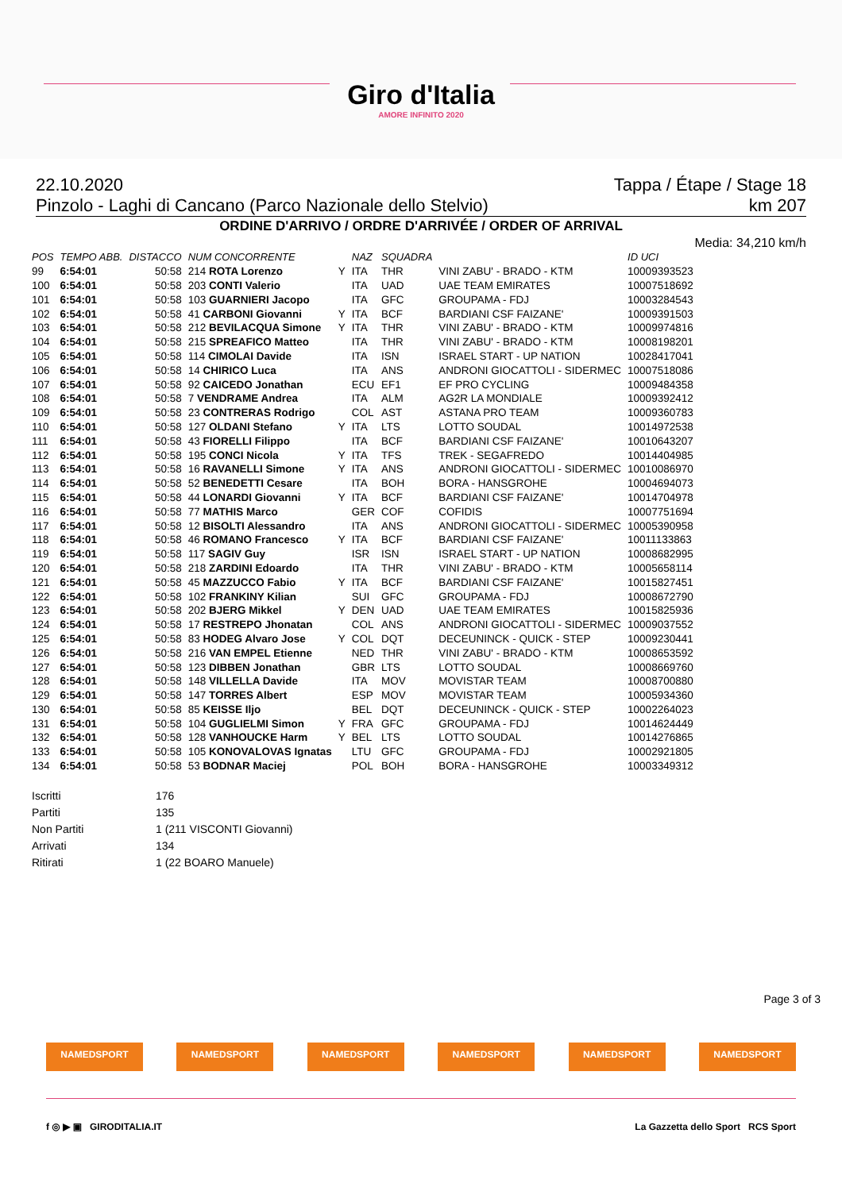Giro d'Italia AMORE INFINITO 2020
22.10.2020 Tappa / Étape / Stage 18
Pinzolo - Laghi di Cancano (Parco Nazionale dello Stelvio) km 207
ORDINE D'ARRIVO / ORDRE D'ARRIVÉE / ORDER OF ARRIVAL
Media: 34,210 km/h
| POS | TEMPO ABB. | DISTACCO | NUM CONCORRENTE | | NAZ | SQUADRA | | ID UCI |
| --- | --- | --- | --- | --- | --- | --- | --- | --- |
| 99 | 6:54:01 | 50:58 | 214 ROTA Lorenzo | Y | ITA | THR | VINI ZABU' - BRADO - KTM | 10009393523 |
| 100 | 6:54:01 | 50:58 | 203 CONTI Valerio | | ITA | UAD | UAE TEAM EMIRATES | 10007518692 |
| 101 | 6:54:01 | 50:58 | 103 GUARNIERI Jacopo | | ITA | GFC | GROUPAMA - FDJ | 10003284543 |
| 102 | 6:54:01 | 50:58 | 41 CARBONI Giovanni | Y | ITA | BCF | BARDIANI CSF FAIZANE' | 10009391503 |
| 103 | 6:54:01 | 50:58 | 212 BEVILACQUA Simone | Y | ITA | THR | VINI ZABU' - BRADO - KTM | 10009974816 |
| 104 | 6:54:01 | 50:58 | 215 SPREAFICO Matteo | | ITA | THR | VINI ZABU' - BRADO - KTM | 10008198201 |
| 105 | 6:54:01 | 50:58 | 114 CIMOLAI Davide | | ITA | ISN | ISRAEL START - UP NATION | 10028417041 |
| 106 | 6:54:01 | 50:58 | 14 CHIRICO Luca | | ITA | ANS | ANDRONI GIOCATTOLI - SIDERMEC | 10007518086 |
| 107 | 6:54:01 | 50:58 | 92 CAICEDO Jonathan | | ECU | EF1 | EF PRO CYCLING | 10009484358 |
| 108 | 6:54:01 | 50:58 | 7 VENDRAME Andrea | | ITA | ALM | AG2R LA MONDIALE | 10009392412 |
| 109 | 6:54:01 | 50:58 | 23 CONTRERAS Rodrigo | | COL | AST | ASTANA PRO TEAM | 10009360783 |
| 110 | 6:54:01 | 50:58 | 127 OLDANI Stefano | Y | ITA | LTS | LOTTO SOUDAL | 10014972538 |
| 111 | 6:54:01 | 50:58 | 43 FIORELLI Filippo | | ITA | BCF | BARDIANI CSF FAIZANE' | 10010643207 |
| 112 | 6:54:01 | 50:58 | 195 CONCI Nicola | Y | ITA | TFS | TREK - SEGAFREDO | 10014404985 |
| 113 | 6:54:01 | 50:58 | 16 RAVANELLI Simone | Y | ITA | ANS | ANDRONI GIOCATTOLI - SIDERMEC | 10010086970 |
| 114 | 6:54:01 | 50:58 | 52 BENEDETTI Cesare | | ITA | BOH | BORA - HANSGROHE | 10004694073 |
| 115 | 6:54:01 | 50:58 | 44 LONARDI Giovanni | Y | ITA | BCF | BARDIANI CSF FAIZANE' | 10014704978 |
| 116 | 6:54:01 | 50:58 | 77 MATHIS Marco | | GER | COF | COFIDIS | 10007751694 |
| 117 | 6:54:01 | 50:58 | 12 BISOLTI Alessandro | | ITA | ANS | ANDRONI GIOCATTOLI - SIDERMEC | 10005390958 |
| 118 | 6:54:01 | 50:58 | 46 ROMANO Francesco | Y | ITA | BCF | BARDIANI CSF FAIZANE' | 10011133863 |
| 119 | 6:54:01 | 50:58 | 117 SAGIV Guy | | ISR | ISN | ISRAEL START - UP NATION | 10008682995 |
| 120 | 6:54:01 | 50:58 | 218 ZARDINI Edoardo | | ITA | THR | VINI ZABU' - BRADO - KTM | 10005658114 |
| 121 | 6:54:01 | 50:58 | 45 MAZZUCCO Fabio | Y | ITA | BCF | BARDIANI CSF FAIZANE' | 10015827451 |
| 122 | 6:54:01 | 50:58 | 102 FRANKINY Kilian | | SUI | GFC | GROUPAMA - FDJ | 10008672790 |
| 123 | 6:54:01 | 50:58 | 202 BJERG Mikkel | Y | DEN | UAD | UAE TEAM EMIRATES | 10015825936 |
| 124 | 6:54:01 | 50:58 | 17 RESTREPO Jhonatan | | COL | ANS | ANDRONI GIOCATTOLI - SIDERMEC | 10009037552 |
| 125 | 6:54:01 | 50:58 | 83 HODEG Alvaro Jose | Y | COL | DQT | DECEUNINCK - QUICK - STEP | 10009230441 |
| 126 | 6:54:01 | 50:58 | 216 VAN EMPEL Etienne | | NED | THR | VINI ZABU' - BRADO - KTM | 10008653592 |
| 127 | 6:54:01 | 50:58 | 123 DIBBEN Jonathan | | GBR | LTS | LOTTO SOUDAL | 10008669760 |
| 128 | 6:54:01 | 50:58 | 148 VILLELLA Davide | | ITA | MOV | MOVISTAR TEAM | 10008700880 |
| 129 | 6:54:01 | 50:58 | 147 TORRES Albert | | ESP | MOV | MOVISTAR TEAM | 10005934360 |
| 130 | 6:54:01 | 50:58 | 85 KEISSE Iljo | | BEL | DQT | DECEUNINCK - QUICK - STEP | 10002264023 |
| 131 | 6:54:01 | 50:58 | 104 GUGLIELMI Simon | Y | FRA | GFC | GROUPAMA - FDJ | 10014624449 |
| 132 | 6:54:01 | 50:58 | 128 VANHOUCKE Harm | Y | BEL | LTS | LOTTO SOUDAL | 10014276865 |
| 133 | 6:54:01 | 50:58 | 105 KONOVALOVAS Ignatas | | LTU | GFC | GROUPAMA - FDJ | 10002921805 |
| 134 | 6:54:01 | 50:58 | 53 BODNAR Maciej | | POL | BOH | BORA - HANSGROHE | 10003349312 |
| Iscritti | 176 |
| Partiti | 135 |
| Non Partiti | 1 (211 VISCONTI Giovanni) |
| Arrivati | 134 |
| Ritirati | 1 (22 BOARO Manuele) |
Page 3 of 3
NAMEDSPORT NAMEDSPORT NAMEDSPORT NAMEDSPORT NAMEDSPORT NAMEDSPORT
f ◎ ▶ ▣ GIRODITALIA.IT La Gazzetta dello Sport RCS Sport